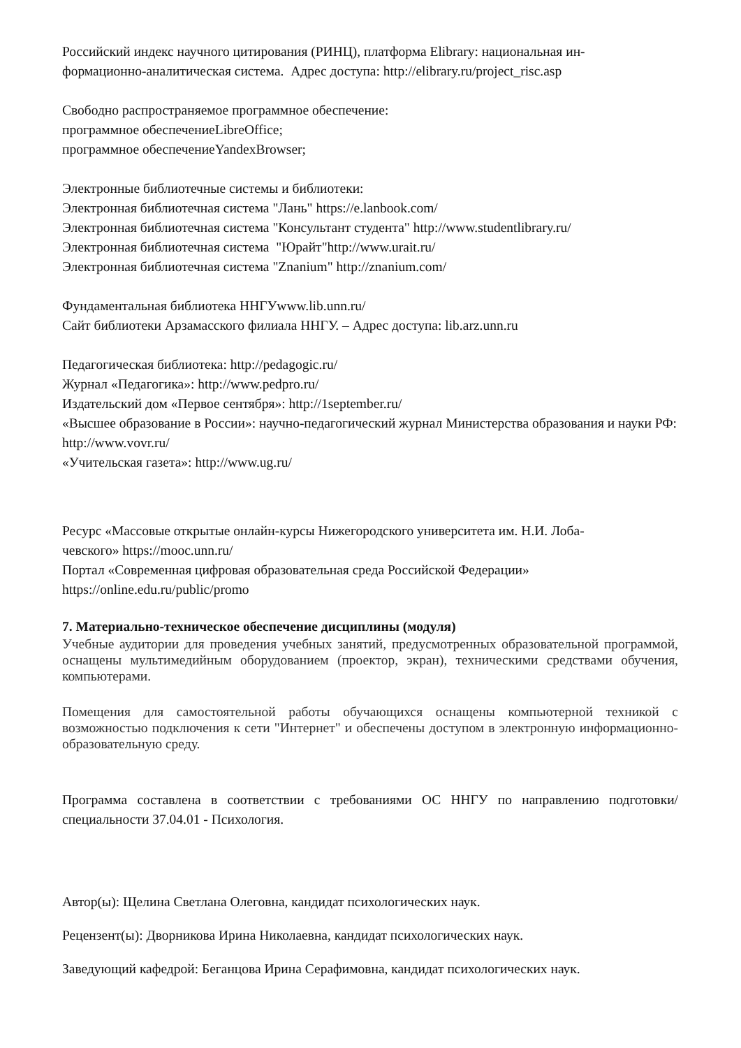Российский индекс научного цитирования (РИНЦ), платформа Elibrary: национальная ин-
формационно-аналитическая система. Адрес доступа: http://elibrary.ru/project_risc.asp
Свободно распространяемое программное обеспечение:
программное обеспечениеLibreOffice;
программное обеспечениеYandexBrowser;
Электронные библиотечные системы и библиотеки:
Электронная библиотечная система "Лань" https://e.lanbook.com/
Электронная библиотечная система "Консультант студента" http://www.studentlibrary.ru/
Электронная библиотечная система "Юрайт"http://www.urait.ru/
Электронная библиотечная система "Znanium" http://znanium.com/
Фундаментальная библиотека ННГУwww.lib.unn.ru/
Сайт библиотеки Арзамасского филиала ННГУ. – Адрес доступа: lib.arz.unn.ru
Педагогическая библиотека: http://pedagogic.ru/
Журнал «Педагогика»: http://www.pedpro.ru/
Издательский дом «Первое сентября»: http://1september.ru/
«Высшее образование в России»: научно-педагогический журнал Министерства образования и науки РФ: http://www.vovr.ru/
«Учительская газета»: http://www.ug.ru/
Ресурс «Массовые открытые онлайн-курсы Нижегородского университета им. Н.И. Лоба-
чевского» https://mooc.unn.ru/
Портал «Современная цифровая образовательная среда Российской Федерации»
https://online.edu.ru/public/promo
7. Материально-техническое обеспечение дисциплины (модуля)
Учебные аудитории для проведения учебных занятий, предусмотренных образовательной программой, оснащены мультимедийным оборудованием (проектор, экран), техническими средствами обучения, компьютерами.
Помещения для самостоятельной работы обучающихся оснащены компьютерной техникой с возможностью подключения к сети "Интернет" и обеспечены доступом в электронную информационно-образовательную среду.
Программа составлена в соответствии с требованиями ОС ННГУ по направлению подготовки/специальности 37.04.01 - Психология.
Автор(ы): Щелина Светлана Олеговна, кандидат психологических наук.
Рецензент(ы): Дворникова Ирина Николаевна, кандидат психологических наук.
Заведующий кафедрой: Беганцова Ирина Серафимовна, кандидат психологических наук.